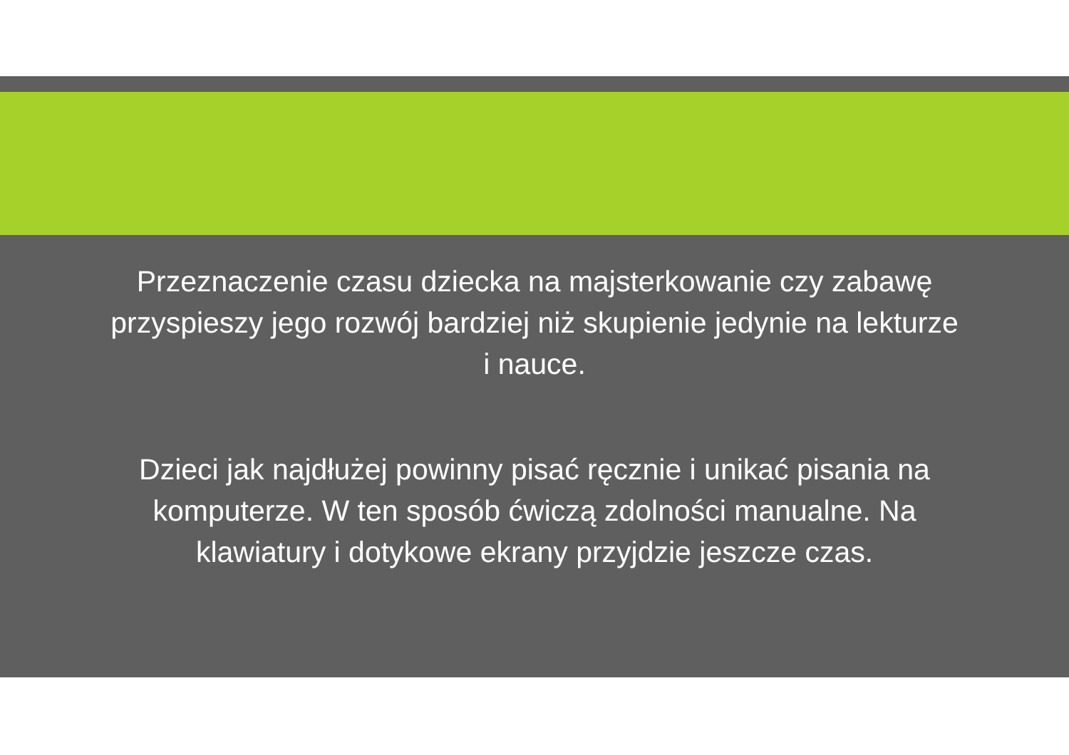Przeznaczenie czasu dziecka na majsterkowanie czy zabawę przyspieszy jego rozwój bardziej niż skupienie jedynie na lekturze i nauce.
Dzieci jak najdłużej powinny pisać ręcznie i unikać pisania na komputerze. W ten sposób ćwiczą zdolności manualne. Na klawiatury i dotykowe ekrany przyjdzie jeszcze czas.